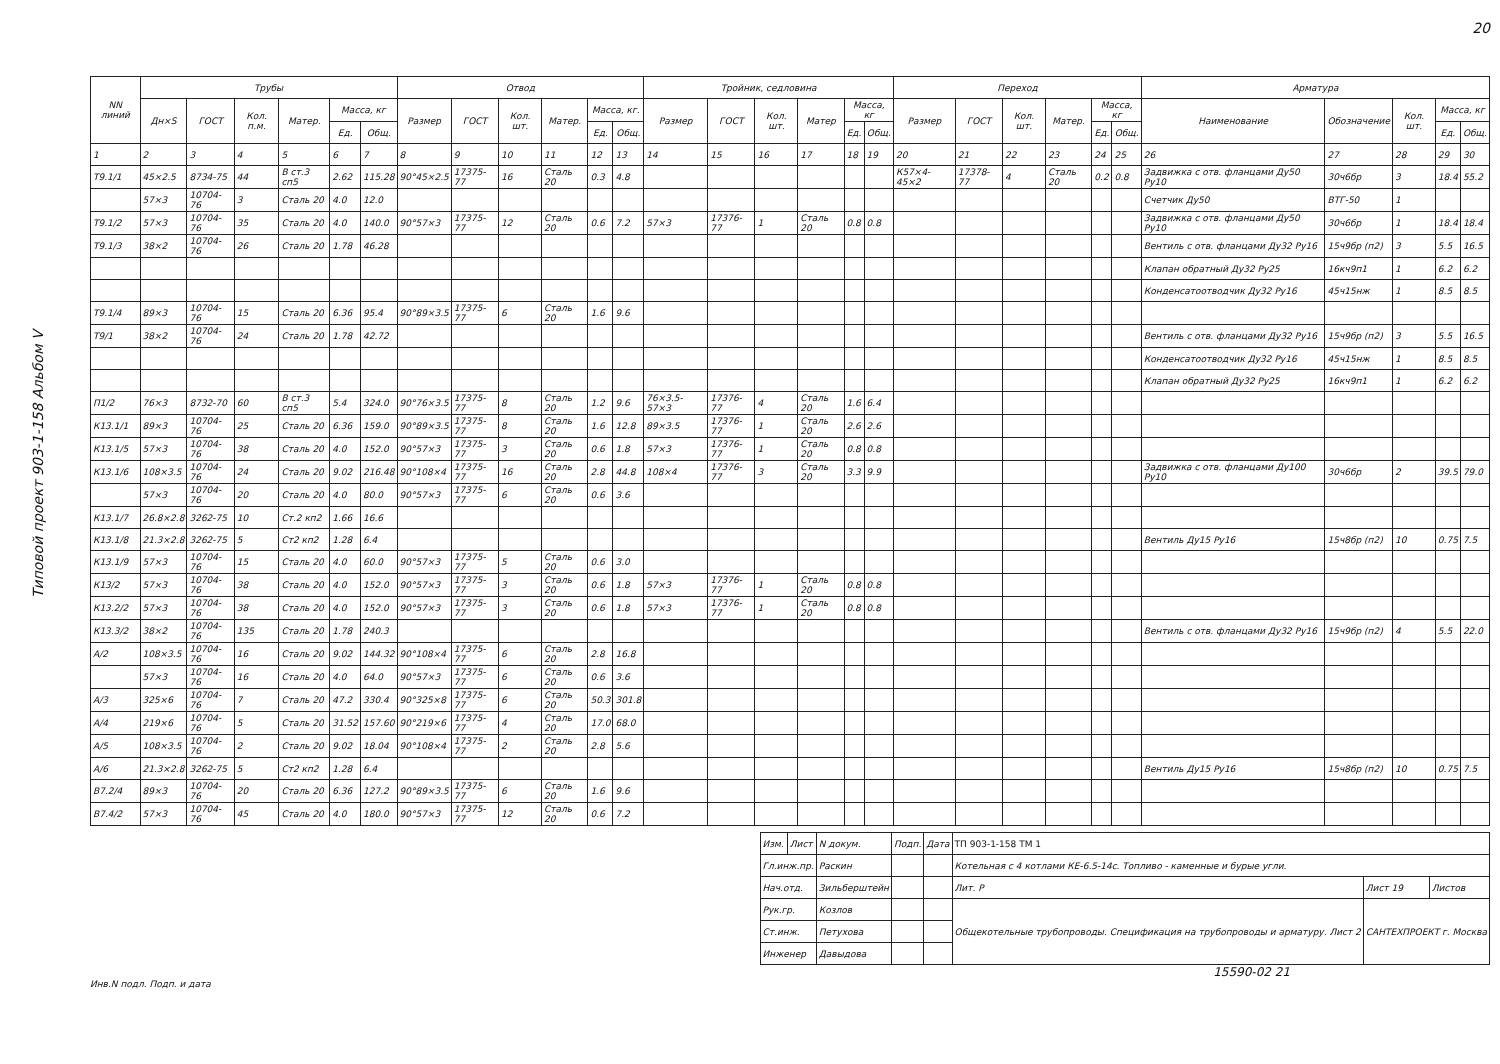Типовой проект 903-1-158 Альбом V
20
| NN линий | Трубы | | | | | | Отвод | | | | | | Тройник, седловина | | | | | | Переход | | | | | | Арматура | | | | |
| --- | --- | --- | --- | --- | --- | --- | --- | --- | --- | --- | --- | --- | --- | --- | --- | --- | --- | --- | --- | --- | --- | --- | --- | --- | --- | --- | --- | --- | --- |
| | Дн×S | ГОСТ | Кол. п.м. | Матер. | Масса, кг | | Размер | ГОСТ | Кол. шт. | Матер. | Масса, кг. | | Размер | ГОСТ | Кол. шт. | Матер | Масса, кг | | Размер | ГОСТ | Кол. шт. | Матер. | Масса, кг | | Наименование | Обозначение | Кол. шт. | Масса, кг | |
| | | | | | Ед. | Общ. | | | | | Ед. | Общ. | | | | | Ед. | Общ. | | | | | Ед. | Общ. | | | | Ед. | Общ. |
| 1 | 2 | 3 | 4 | 5 | 6 | 7 | 8 | 9 | 10 | 11 | 12 | 13 | 14 | 15 | 16 | 17 | 18 | 19 | 20 | 21 | 22 | 23 | 24 | 25 | 26 | 27 | 28 | 29 | 30 |
| Т9.1/1 | 45×2.5 | 8734-75 | 44 | В ст.3 сп5 | 2.62 | 115.28 | 90°45×2.5 | 17375-77 | 16 | Сталь 20 | 0.3 | 4.8 | | | | | | | К57×4-45×2 | 17378-77 | 4 | Сталь 20 | 0.2 | 0.8 | Задвижка с отв. фланцами Ду50 Ру10 | 30ч6бр | 3 | 18.4 | 55.2 |
| | 57×3 | 10704-76 | 3 | Сталь 20 | 4.0 | 12.0 | | | | | | | | | | | | | | | | | | | Счетчик Ду50 | ВТГ-50 | 1 | | |
| Т9.1/2 | 57×3 | 10704-76 | 35 | Сталь 20 | 4.0 | 140.0 | 90°57×3 | 17375-77 | 12 | Сталь 20 | 0.6 | 7.2 | 57×3 | 17376-77 | 1 | Сталь 20 | 0.8 | 0.8 | | | | | | | Задвижка с отв. фланцами Ду50 Ру10 | 30ч6бр | 1 | 18.4 | 18.4 |
| Т9.1/3 | 38×2 | 10704-76 | 26 | Сталь 20 | 1.78 | 46.28 | | | | | | | | | | | | | | | | | | | Вентиль с отв. фланцами Ду32 Ру16 | 15ч9бр (п2) | 3 | 5.5 | 16.5 |
| | | | | | | | | | | | | | | | | | | | | | | | | | Клапан обратный Ду32 Ру25 | 16кч9п1 | 1 | 6.2 | 6.2 |
| | | | | | | | | | | | | | | | | | | | | | | | | | Конденсатоотводчик Ду32 Ру16 | 45ч15нж | 1 | 8.5 | 8.5 |
| Т9.1/4 | 89×3 | 10704-76 | 15 | Сталь 20 | 6.36 | 95.4 | 90°89×3.5 | 17375-77 | 6 | Сталь 20 | 1.6 | 9.6 | | | | | | | | | | | | | | | | | |
| Т9/1 | 38×2 | 10704-76 | 24 | Сталь 20 | 1.78 | 42.72 | | | | | | | | | | | | | | | | | | | Вентиль с отв. фланцами Ду32 Ру16 | 15ч9бр (п2) | 3 | 5.5 | 16.5 |
| | | | | | | | | | | | | | | | | | | | | | | | | | Конденсатоотводчик Ду32 Ру16 | 45ч15нж | 1 | 8.5 | 8.5 |
| | | | | | | | | | | | | | | | | | | | | | | | | | Клапан обратный Ду32 Ру25 | 16кч9п1 | 1 | 6.2 | 6.2 |
| П1/2 | 76×3 | 8732-70 | 60 | В ст.3 сп5 | 5.4 | 324.0 | 90°76×3.5 | 17375-77 | 8 | Сталь 20 | 1.2 | 9.6 | 76×3.5-57×3 | 17376-77 | 4 | Сталь 20 | 1.6 | 6.4 | | | | | | | | | | | |
| К13.1/1 | 89×3 | 10704-76 | 25 | Сталь 20 | 6.36 | 159.0 | 90°89×3.5 | 17375-77 | 8 | Сталь 20 | 1.6 | 12.8 | 89×3.5 | 17376-77 | 1 | Сталь 20 | 2.6 | 2.6 | | | | | | | | | | | |
| К13.1/5 | 57×3 | 10704-76 | 38 | Сталь 20 | 4.0 | 152.0 | 90°57×3 | 17375-77 | 3 | Сталь 20 | 0.6 | 1.8 | 57×3 | 17376-77 | 1 | Сталь 20 | 0.8 | 0.8 | | | | | | | | | | | |
| К13.1/6 | 108×3.5 | 10704-76 | 24 | Сталь 20 | 9.02 | 216.48 | 90°108×4 | 17375-77 | 16 | Сталь 20 | 2.8 | 44.8 | 108×4 | 17376-77 | 3 | Сталь 20 | 3.3 | 9.9 | | | | | | | Задвижка с отв. фланцами Ду100 Ру10 | 30ч6бр | 2 | 39.5 | 79.0 |
| | 57×3 | 10704-76 | 20 | Сталь 20 | 4.0 | 80.0 | 90°57×3 | 17375-77 | 6 | Сталь 20 | 0.6 | 3.6 | | | | | | | | | | | | | | | | | |
| К13.1/7 | 26.8×2.8 | 3262-75 | 10 | Ст.2 кп2 | 1.66 | 16.6 | | | | | | | | | | | | | | | | | | | | | | | |
| К13.1/8 | 21.3×2.8 | 3262-75 | 5 | Ст2 кп2 | 1.28 | 6.4 | | | | | | | | | | | | | | | | | | | Вентиль Ду15 Ру16 | 15ч8бр (п2) | 10 | 0.75 | 7.5 |
| К13.1/9 | 57×3 | 10704-76 | 15 | Сталь 20 | 4.0 | 60.0 | 90°57×3 | 17375-77 | 5 | Сталь 20 | 0.6 | 3.0 | | | | | | | | | | | | | | | | | |
| К13/2 | 57×3 | 10704-76 | 38 | Сталь 20 | 4.0 | 152.0 | 90°57×3 | 17375-77 | 3 | Сталь 20 | 0.6 | 1.8 | 57×3 | 17376-77 | 1 | Сталь 20 | 0.8 | 0.8 | | | | | | | | | | | |
| К13.2/2 | 57×3 | 10704-76 | 38 | Сталь 20 | 4.0 | 152.0 | 90°57×3 | 17375-77 | 3 | Сталь 20 | 0.6 | 1.8 | 57×3 | 17376-77 | 1 | Сталь 20 | 0.8 | 0.8 | | | | | | | | | | | |
| К13.3/2 | 38×2 | 10704-76 | 135 | Сталь 20 | 1.78 | 240.3 | | | | | | | | | | | | | | | | | | | Вентиль с отв. фланцами Ду32 Ру16 | 15ч9бр (п2) | 4 | 5.5 | 22.0 |
| А/2 | 108×3.5 | 10704-76 | 16 | Сталь 20 | 9.02 | 144.32 | 90°108×4 | 17375-77 | 6 | Сталь 20 | 2.8 | 16.8 | | | | | | | | | | | | | | | | | |
| | 57×3 | 10704-76 | 16 | Сталь 20 | 4.0 | 64.0 | 90°57×3 | 17375-77 | 6 | Сталь 20 | 0.6 | 3.6 | | | | | | | | | | | | | | | | | |
| А/3 | 325×6 | 10704-76 | 7 | Сталь 20 | 47.2 | 330.4 | 90°325×8 | 17375-77 | 6 | Сталь 20 | 50.3 | 301.8 | | | | | | | | | | | | | | | | | |
| А/4 | 219×6 | 10704-76 | 5 | Сталь 20 | 31.52 | 157.60 | 90°219×6 | 17375-77 | 4 | Сталь 20 | 17.0 | 68.0 | | | | | | | | | | | | | | | | | |
| А/5 | 108×3.5 | 10704-76 | 2 | Сталь 20 | 9.02 | 18.04 | 90°108×4 | 17375-77 | 2 | Сталь 20 | 2.8 | 5.6 | | | | | | | | | | | | | | | | | |
| А/6 | 21.3×2.8 | 3262-75 | 5 | Ст2 кп2 | 1.28 | 6.4 | | | | | | | | | | | | | | | | | | | Вентиль Ду15 Ру16 | 15ч8бр (п2) | 10 | 0.75 | 7.5 |
| В7.2/4 | 89×3 | 10704-76 | 20 | Сталь 20 | 6.36 | 127.2 | 90°89×3.5 | 17375-77 | 6 | Сталь 20 | 1.6 | 9.6 | | | | | | | | | | | | | | | | | |
| В7.4/2 | 57×3 | 10704-76 | 45 | Сталь 20 | 4.0 | 180.0 | 90°57×3 | 17375-77 | 12 | Сталь 20 | 0.6 | 7.2 | | | | | | | | | | | | | | | | | |
| Изм. | Лист | N докум. | Подп. | Дата | ТП 903-1-158 ТМ 1 | | |
| Гл.инж.пр. | | Раскин | | | Котельная с 4 котлами КЕ-6.5-14с. Топливо - каменные и бурые угли. | | |
| Нач.отд. | | Зильберштейн | | | Лит. Р | Лист 19 | Листов |
| Рук.гр. | | Козлов | | | Общекотельные трубопроводы. Спецификация на трубопроводы и арматуру. Лист 2 | САНТЕХПРОЕКТ г. Москва | |
| Ст.инж. | | Петухова | | | | | |
| Инженер | | Давыдова | | | | | |
15590-02 21
Инв.N подл. Подп. и дата